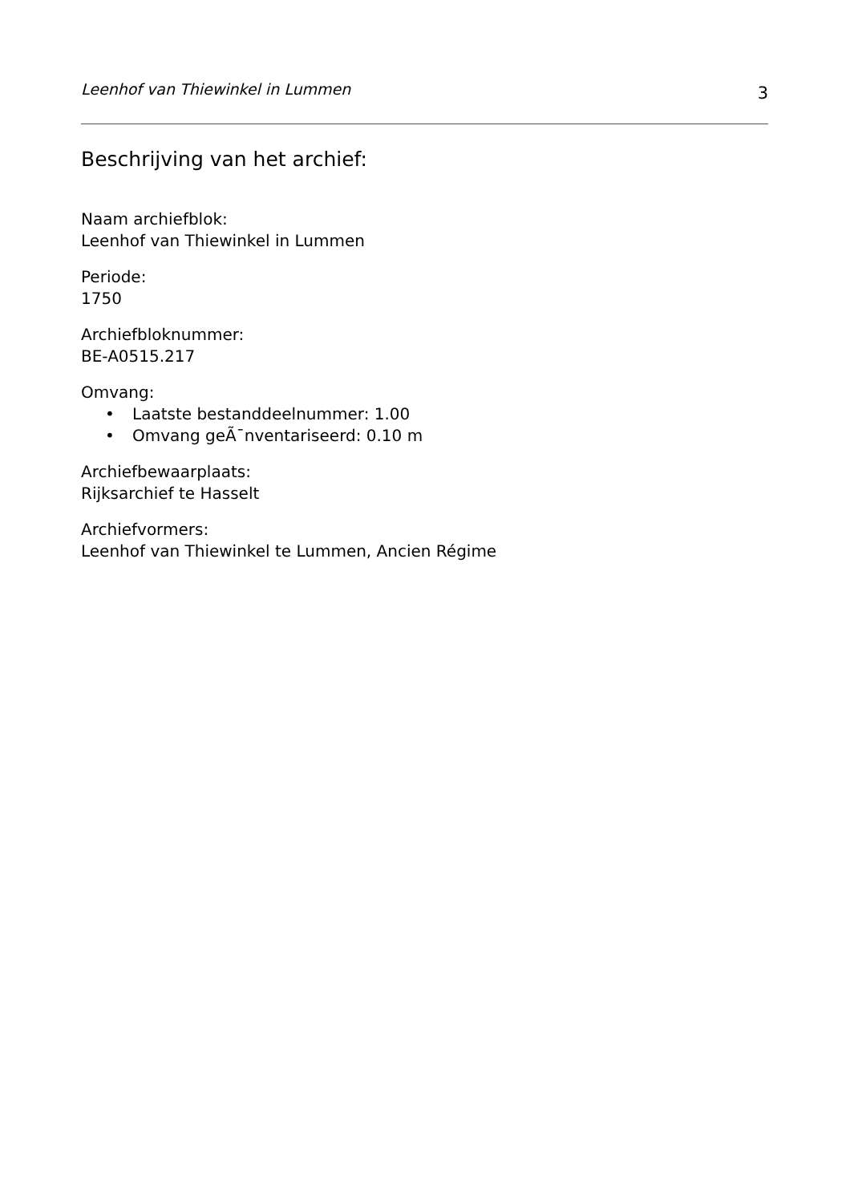Leenhof van Thiewinkel in Lummen 3
Beschrijving van het archief:
Naam archiefblok:
Leenhof van Thiewinkel in Lummen
Periode:
1750
Archiefbloknummer:
BE-A0515.217
Omvang:
• Laatste bestanddeelnummer: 1.00
• Omvang geÃ¯nventariseerd: 0.10 m
Archiefbewaarplaats:
Rijksarchief te Hasselt
Archiefvormers:
Leenhof van Thiewinkel te Lummen, Ancien Régime